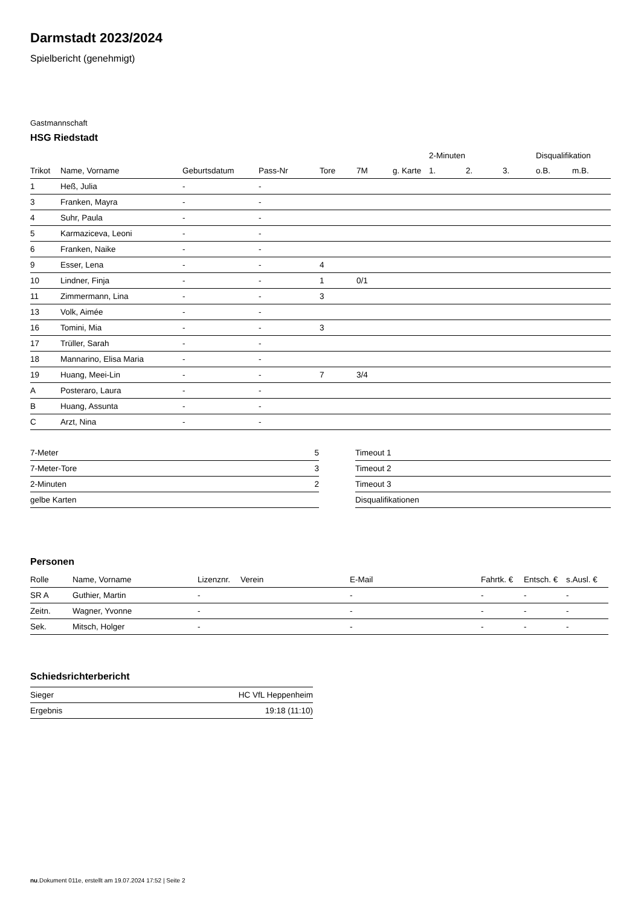Darmstadt 2023/2024
Spielbericht (genehmigt)
Gastmannschaft
HSG Riedstadt
| | | | | | | | 2-Minuten | | | Disqualifikation | |
| --- | --- | --- | --- | --- | --- | --- | --- | --- | --- | --- | --- |
| Trikot | Name, Vorname | Geburtsdatum | Pass-Nr | Tore | 7M | g. Karte | 1. | 2. | 3. | o.B. | m.B. |
| 1 | Heß, Julia | - | - | | | | | | | | |
| 3 | Franken, Mayra | - | - | | | | | | | | |
| 4 | Suhr, Paula | - | - | | | | | | | | |
| 5 | Karmaziceva, Leoni | - | - | | | | | | | | |
| 6 | Franken, Naike | - | - | | | | | | | | |
| 9 | Esser, Lena | - | - | 4 | | | | | | | |
| 10 | Lindner, Finja | - | - | 1 | 0/1 | | | | | | |
| 11 | Zimmermann, Lina | - | - | 3 | | | | | | | |
| 13 | Volk, Aimée | - | - | | | | | | | | |
| 16 | Tomini, Mia | - | - | 3 | | | | | | | |
| 17 | Trüller, Sarah | - | - | | | | | | | | |
| 18 | Mannarino, Elisa Maria | - | - | | | | | | | | |
| 19 | Huang, Meei-Lin | - | - | 7 | 3/4 | | | | | | |
| A | Posteraro, Laura | - | - | | | | | | | | |
| B | Huang, Assunta | - | - | | | | | | | | |
| C | Arzt, Nina | - | - | | | | | | | | |
| 7-Meter | 5 |
| 7-Meter-Tore | 3 |
| 2-Minuten | 2 |
| gelbe Karten | |
| Timeout 1 |
| Timeout 2 |
| Timeout 3 |
| Disqualifikationen |
Personen
| Rolle | Name, Vorname | Lizenznr. | Verein | E-Mail | Fahrtk. € | Entsch. € | s.Ausl. € |
| --- | --- | --- | --- | --- | --- | --- | --- |
| SR A | Guthier, Martin | - | | - | - | - | - |
| Zeitn. | Wagner, Yvonne | - | | - | - | - | - |
| Sek. | Mitsch, Holger | - | | - | - | - | - |
Schiedsrichterbericht
| Sieger | HC VfL Heppenheim |
| Ergebnis | 19:18 (11:10) |
nu.Dokument 011e, erstellt am 19.07.2024 17:52 | Seite 2